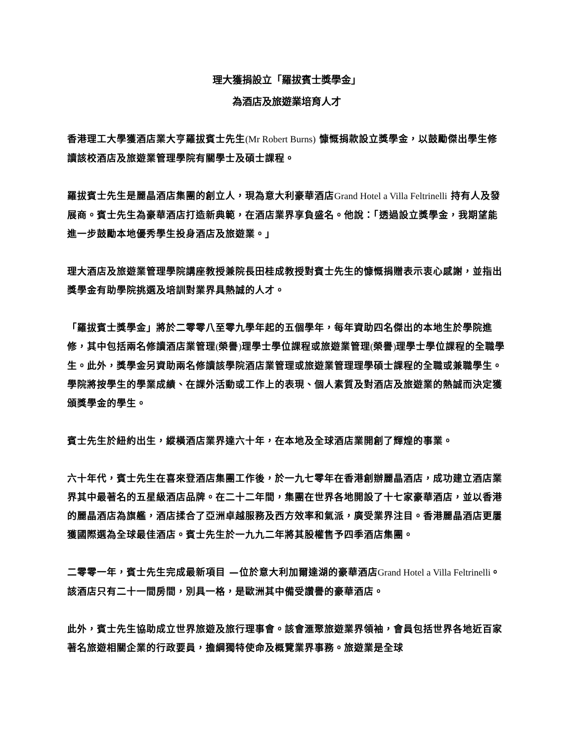理大獲捐設立「羅拔賓士獎學金」
為酒店及旅遊業培育人才
香港理工大學獲酒店業大亨羅拔賓士先生(Mr Robert Burns) 慷慨捐款設立獎學金，以鼓勵傑出學生修讀該校酒店及旅遊業管理學院有關學士及碩士課程。
羅拔賓士先生是麗晶酒店集團的創立人，現為意大利豪華酒店Grand Hotel a Villa Feltrinelli 持有人及發展商。賓士先生為豪華酒店打造新典範，在酒店業界享負盛名。他說：「透過設立獎學金，我期望能進一步鼓勵本地優秀學生投身酒店及旅遊業。」
理大酒店及旅遊業管理學院講座教授兼院長田桂成教授對賓士先生的慷慨捐贈表示衷心感謝，並指出獎學金有助學院挑選及培訓對業界具熱誠的人才。
「羅拔賓士獎學金」將於二零零八至零九學年起的五個學年，每年資助四名傑出的本地生於學院進修，其中包括兩名修讀酒店業管理(榮譽) 理學士學位課程或旅遊業管理(榮譽) 理學士學位課程的全職學生。此外，獎學金另資助兩名修讀該學院酒店業管理或旅遊業管理理學碩士課程的全職或兼職學生。學院將按學生的學業成績、在課外活動或工作上的表現、個人素質及對酒店及旅遊業的熱誠而決定獲頒獎學金的學生。
賓士先生於紐約出生，縱橫酒店業界達六十年，在本地及全球酒店業開創了輝煌的事業。
六十年代，賓士先生在喜來登酒店集團工作後，於一九七零年在香港創辦麗晶酒店，成功建立酒店業界其中最著名的五星級酒店品牌。在二十二年間，集團在世界各地開設了十七家豪華酒店，並以香港的麗晶酒店為旗艦，酒店揉合了亞洲卓越服務及西方效率和氣派，廣受業界注目。香港麗晶酒店更屢獲國際選為全球最佳酒店。賓士先生於一九九二年將其股權售予四季酒店集團。
二零零一年，賓士先生完成最新項目 —位於意大利加爾達湖的豪華酒店Grand Hotel a Villa Feltrinelli。該酒店只有二十一間房間，別具一格，是歐洲其中備受讚譽的豪華酒店。
此外，賓士先生協助成立世界旅遊及旅行理事會。該會滙聚旅遊業界領袖，會員包括世界各地近百家著名旅遊相關企業的行政要員，擔綱獨特使命及概覽業界事務。旅遊業是全球